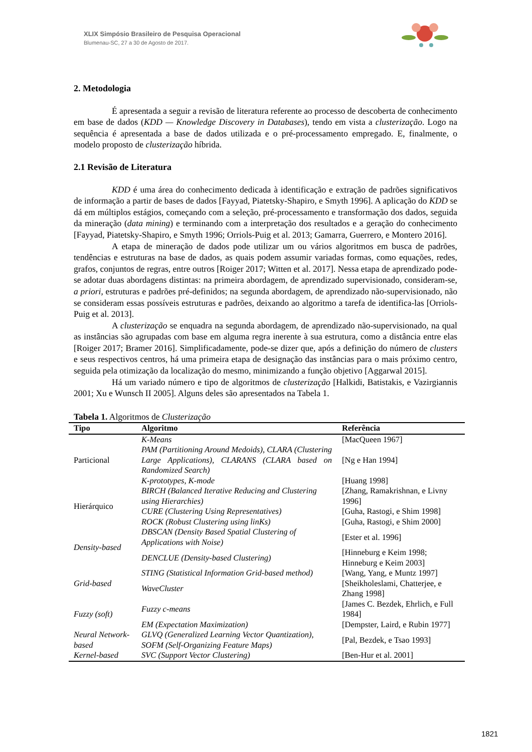XLIX Simpósio Brasileiro de Pesquisa Operacional
Blumenau-SC, 27 a 30 de Agosto de 2017.
2. Metodologia
É apresentada a seguir a revisão de literatura referente ao processo de descoberta de conhecimento em base de dados (KDD — Knowledge Discovery in Databases), tendo em vista a clusterização. Logo na sequência é apresentada a base de dados utilizada e o pré-processamento empregado. E, finalmente, o modelo proposto de clusterização híbrida.
2.1 Revisão de Literatura
KDD é uma área do conhecimento dedicada à identificação e extração de padrões significativos de informação a partir de bases de dados [Fayyad, Piatetsky-Shapiro, e Smyth 1996]. A aplicação do KDD se dá em múltiplos estágios, começando com a seleção, pré-processamento e transformação dos dados, seguida da mineração (data mining) e terminando com a interpretação dos resultados e a geração do conhecimento [Fayyad, Piatetsky-Shapiro, e Smyth 1996; Orriols-Puig et al. 2013; Gamarra, Guerrero, e Montero 2016].
A etapa de mineração de dados pode utilizar um ou vários algoritmos em busca de padrões, tendências e estruturas na base de dados, as quais podem assumir variadas formas, como equações, redes, grafos, conjuntos de regras, entre outros [Roiger 2017; Witten et al. 2017]. Nessa etapa de aprendizado pode-se adotar duas abordagens distintas: na primeira abordagem, de aprendizado supervisionado, consideram-se, a priori, estruturas e padrões pré-definidos; na segunda abordagem, de aprendizado não-supervisionado, não se consideram essas possíveis estruturas e padrões, deixando ao algoritmo a tarefa de identifica-las [Orriols-Puig et al. 2013].
A clusterização se enquadra na segunda abordagem, de aprendizado não-supervisionado, na qual as instâncias são agrupadas com base em alguma regra inerente à sua estrutura, como a distância entre elas [Roiger 2017; Bramer 2016]. Simplificadamente, pode-se dizer que, após a definição do número de clusters e seus respectivos centros, há uma primeira etapa de designação das instâncias para o mais próximo centro, seguida pela otimização da localização do mesmo, minimizando a função objetivo [Aggarwal 2015].
Há um variado número e tipo de algoritmos de clusterização [Halkidi, Batistakis, e Vazirgiannis 2001; Xu e Wunsch II 2005]. Alguns deles são apresentados na Tabela 1.
Tabela 1. Algoritmos de Clusterização
| Tipo | Algoritmo | Referência |
| --- | --- | --- |
| Particional | K-Means | [MacQueen 1967] |
| | PAM (Partitioning Around Medoids), CLARA (Clustering Large Applications), CLARANS (CLARA based on Randomized Search) | [Ng e Han 1994] |
| | K-prototypes, K-mode | [Huang 1998] |
| Hierárquico | BIRCH (Balanced Iterative Reducing and Clustering using Hierarchies) | [Zhang, Ramakrishnan, e Livny 1996] |
| | CURE (Clustering Using Representatives) | [Guha, Rastogi, e Shim 1998] |
| | ROCK (Robust Clustering using linKs) | [Guha, Rastogi, e Shim 2000] |
| Density-based | DBSCAN (Density Based Spatial Clustering of Applications with Noise) | [Ester et al. 1996] |
| | DENCLUE (Density-based Clustering) | [Hinneburg e Keim 1998; Hinneburg e Keim 2003] |
| Grid-based | STING (Statistical Information Grid-based method) | [Wang, Yang, e Muntz 1997] |
| | WaveCluster | [Sheikholeslami, Chatterjee, e Zhang 1998] |
| Fuzzy (soft) | Fuzzy c-means | [James C. Bezdek, Ehrlich, e Full 1984] |
| | EM (Expectation Maximization) | [Dempster, Laird, e Rubin 1977] |
| Neural Network-based | GLVQ (Generalized Learning Vector Quantization), SOFM (Self-Organizing Feature Maps) | [Pal, Bezdek, e Tsao 1993] |
| Kernel-based | SVC (Support Vector Clustering) | [Ben-Hur et al. 2001] |
1821